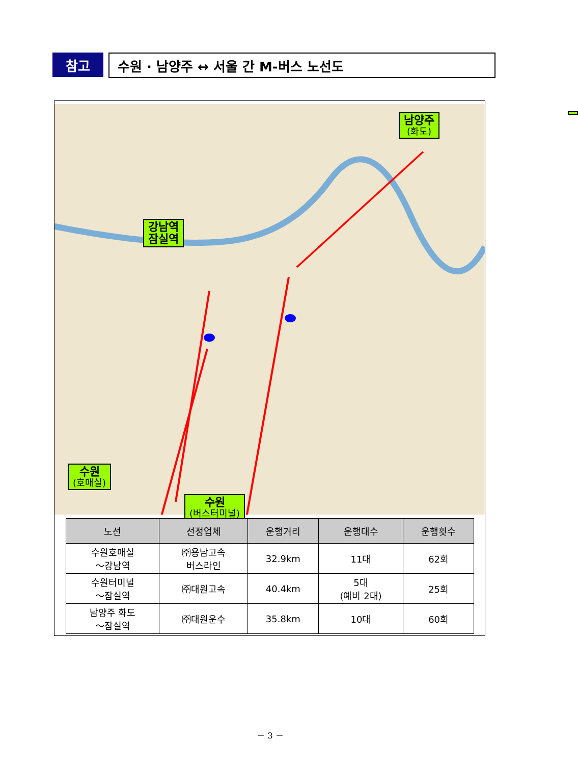참고
수원 · 남양주 ↔ 서울 간 M-버스 노선도
남양주
(화도)
강남역
잠실역
수원
(호매실)
수원
(버스터미널)
| 노선 | 선정업체 | 운행거리 | 운행대수 | 운행횟수 |
| --- | --- | --- | --- | --- |
| 수원호매실 ～강남역 | ㈜용남고속 버스라인 | 32.9km | 11대 | 62회 |
| 수원터미널 ～잠실역 | ㈜대원고속 | 40.4km | 5대 (예비 2대) | 25회 |
| 남양주 화도 ～잠실역 | ㈜대원운수 | 35.8km | 10대 | 60회 |
－ 3 －